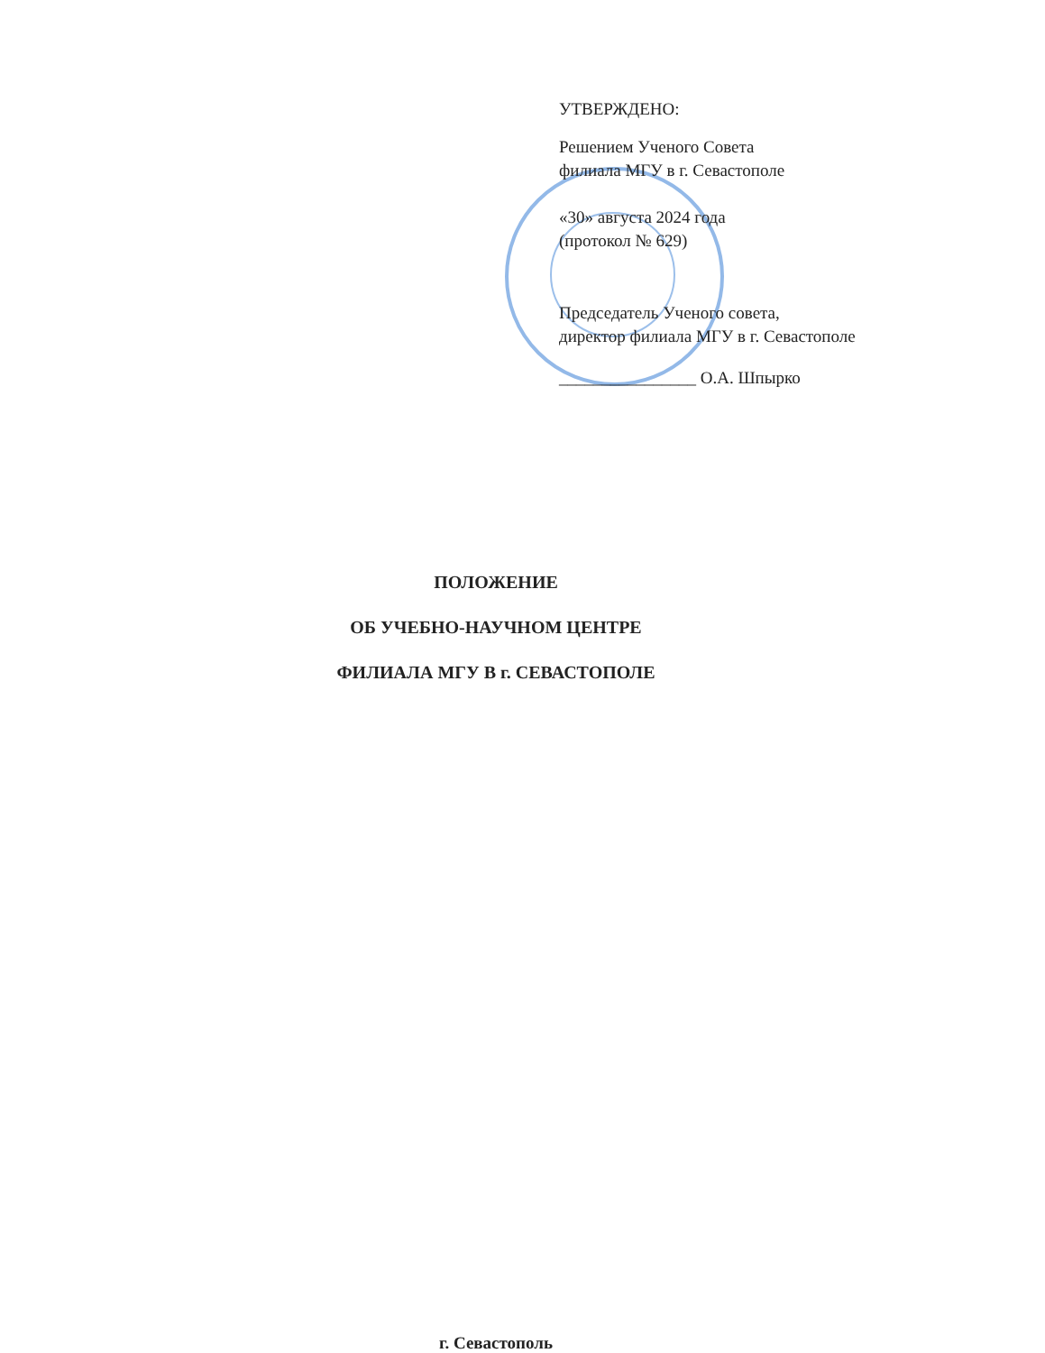УТВЕРЖДЕНО:
Решением Ученого Совета
филиала МГУ в г. Севастополе
«30» августа 2024 года
(протокол № 629)
Председатель Ученого совета,
директор филиала МГУ в г. Севастополе
________________ О.А. Шпырко
ПОЛОЖЕНИЕ
ОБ УЧЕБНО-НАУЧНОМ ЦЕНТРЕ
ФИЛИАЛА МГУ В г. СЕВАСТОПОЛЕ
г. Севастополь